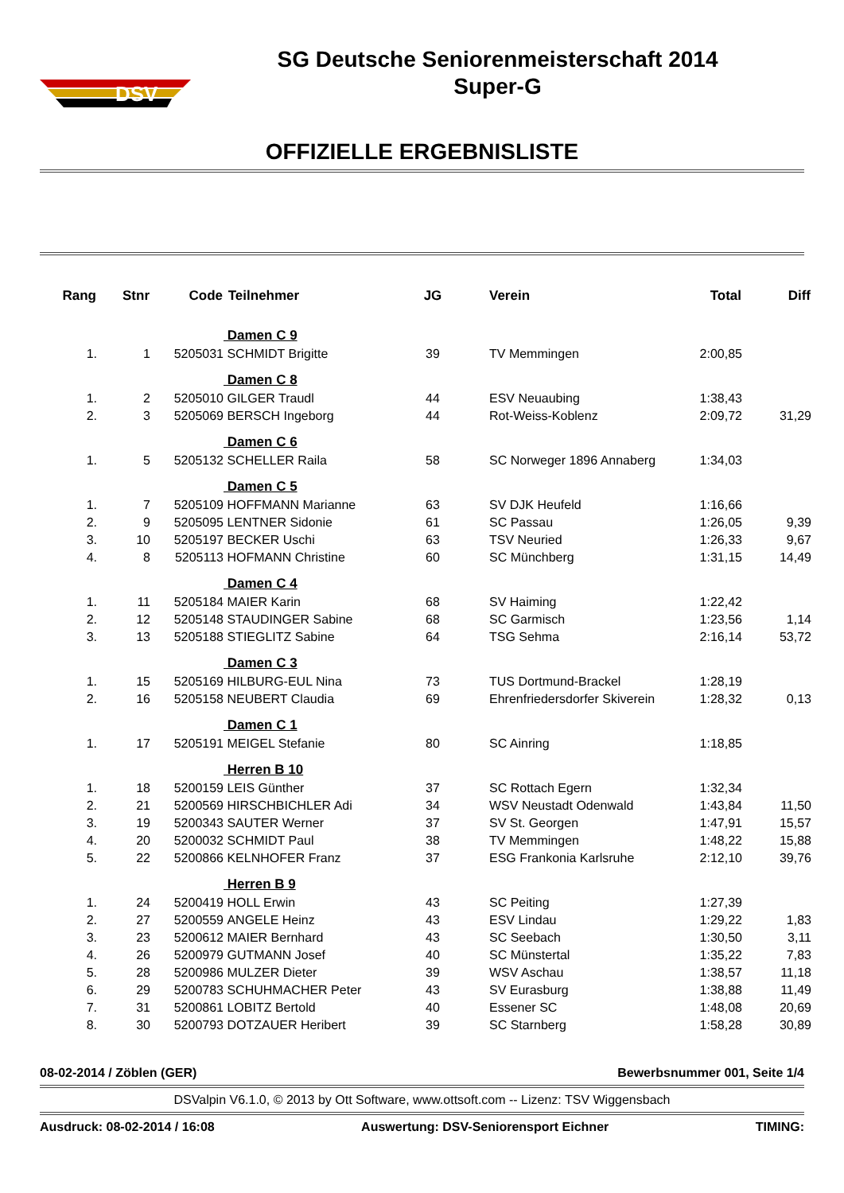DSV
SG Deutsche Seniorenmeisterschaft 2014
Super-G
OFFIZIELLE ERGEBNISLISTE
| Rang | Stnr | Code | Teilnehmer | JG | Verein | Total | Diff |
| --- | --- | --- | --- | --- | --- | --- | --- |
| | | | Damen C 9 | | | | |
| 1. | 1 | 5205031 | SCHMIDT Brigitte | 39 | TV Memmingen | 2:00,85 | |
| | | | Damen C 8 | | | | |
| 1. | 2 | 5205010 | GILGER Traudl | 44 | ESV Neuaubing | 1:38,43 | |
| 2. | 3 | 5205069 | BERSCH Ingeborg | 44 | Rot-Weiss-Koblenz | 2:09,72 | 31,29 |
| | | | Damen C 6 | | | | |
| 1. | 5 | 5205132 | SCHELLER Raila | 58 | SC Norweger 1896 Annaberg | 1:34,03 | |
| | | | Damen C 5 | | | | |
| 1. | 7 | 5205109 | HOFFMANN Marianne | 63 | SV DJK Heufeld | 1:16,66 | |
| 2. | 9 | 5205095 | LENTNER Sidonie | 61 | SC Passau | 1:26,05 | 9,39 |
| 3. | 10 | 5205197 | BECKER Uschi | 63 | TSV Neuried | 1:26,33 | 9,67 |
| 4. | 8 | 5205113 | HOFMANN Christine | 60 | SC Münchberg | 1:31,15 | 14,49 |
| | | | Damen C 4 | | | | |
| 1. | 11 | 5205184 | MAIER Karin | 68 | SV Haiming | 1:22,42 | |
| 2. | 12 | 5205148 | STAUDINGER Sabine | 68 | SC Garmisch | 1:23,56 | 1,14 |
| 3. | 13 | 5205188 | STIEGLITZ Sabine | 64 | TSG Sehma | 2:16,14 | 53,72 |
| | | | Damen C 3 | | | | |
| 1. | 15 | 5205169 | HILBURG-EUL Nina | 73 | TUS Dortmund-Brackel | 1:28,19 | |
| 2. | 16 | 5205158 | NEUBERT Claudia | 69 | Ehrenfriedersdorfer Skiverein | 1:28,32 | 0,13 |
| | | | Damen C 1 | | | | |
| 1. | 17 | 5205191 | MEIGEL Stefanie | 80 | SC Ainring | 1:18,85 | |
| | | | Herren B 10 | | | | |
| 1. | 18 | 5200159 | LEIS Günther | 37 | SC Rottach Egern | 1:32,34 | |
| 2. | 21 | 5200569 | HIRSCHBICHLER Adi | 34 | WSV Neustadt Odenwald | 1:43,84 | 11,50 |
| 3. | 19 | 5200343 | SAUTER Werner | 37 | SV St. Georgen | 1:47,91 | 15,57 |
| 4. | 20 | 5200032 | SCHMIDT Paul | 38 | TV Memmingen | 1:48,22 | 15,88 |
| 5. | 22 | 5200866 | KELNHOFER Franz | 37 | ESG Frankonia Karlsruhe | 2:12,10 | 39,76 |
| | | | Herren B 9 | | | | |
| 1. | 24 | 5200419 | HOLL Erwin | 43 | SC Peiting | 1:27,39 | |
| 2. | 27 | 5200559 | ANGELE Heinz | 43 | ESV Lindau | 1:29,22 | 1,83 |
| 3. | 23 | 5200612 | MAIER Bernhard | 43 | SC Seebach | 1:30,50 | 3,11 |
| 4. | 26 | 5200979 | GUTMANN Josef | 40 | SC Münstertal | 1:35,22 | 7,83 |
| 5. | 28 | 5200986 | MULZER Dieter | 39 | WSV Aschau | 1:38,57 | 11,18 |
| 6. | 29 | 5200783 | SCHUHMACHER Peter | 43 | SV Eurasburg | 1:38,88 | 11,49 |
| 7. | 31 | 5200861 | LOBITZ Bertold | 40 | Essener SC | 1:48,08 | 20,69 |
| 8. | 30 | 5200793 | DOTZAUER Heribert | 39 | SC Starnberg | 1:58,28 | 30,89 |
08-02-2014 / Zöblen (GER) Bewerbsnummer 001, Seite 1/4
DSValpin V6.1.0, © 2013 by Ott Software, www.ottsoft.com -- Lizenz: TSV Wiggensbach
Ausdruck: 08-02-2014 / 16:08 Auswertung: DSV-Seniorensport Eichner TIMING: